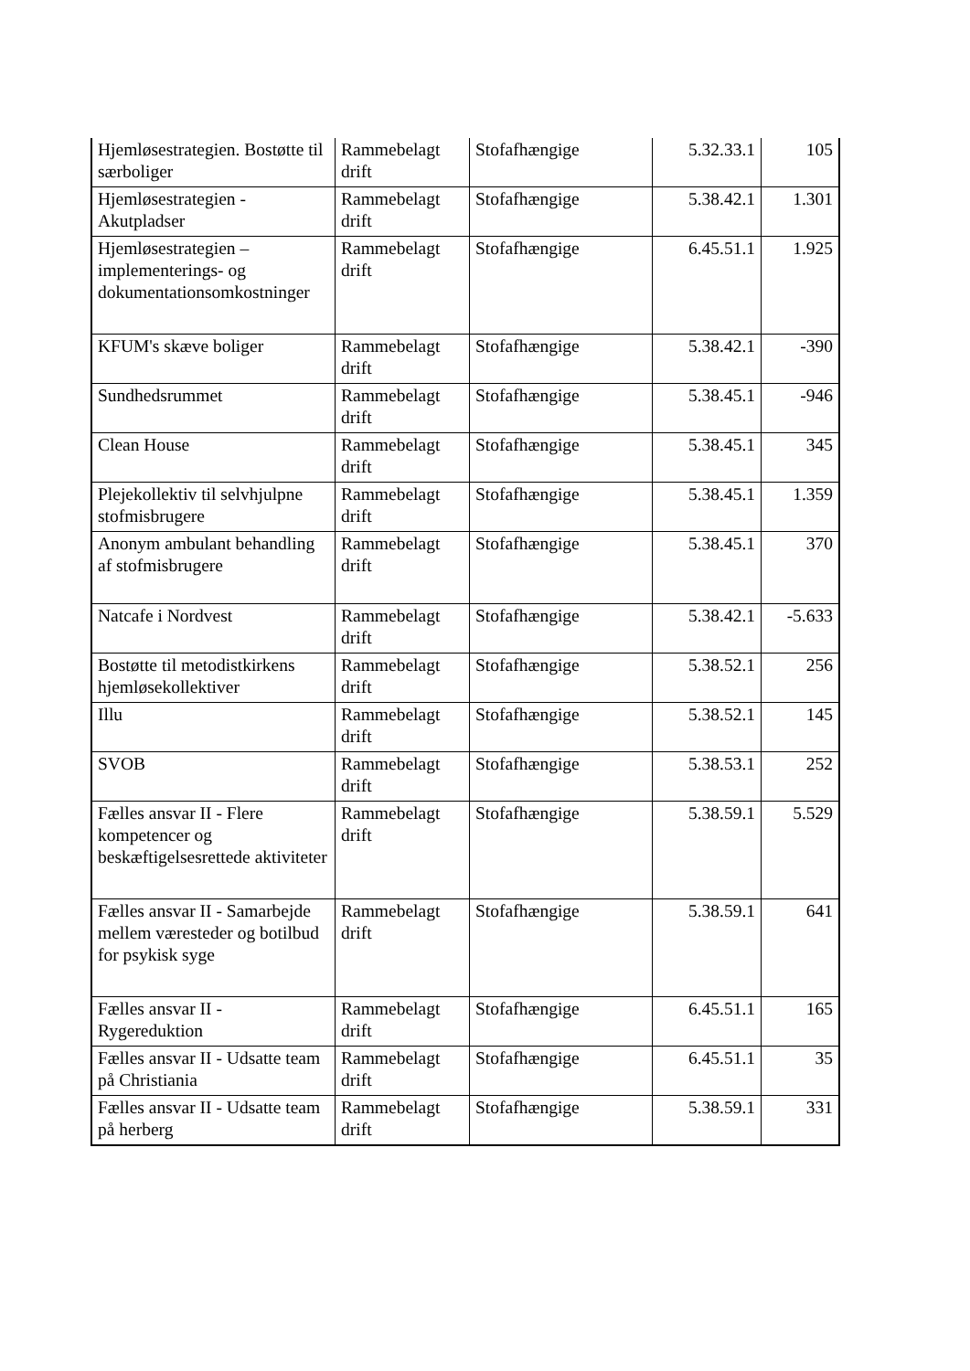| Hjemløsestrategien. Bostøtte til særboliger | Rammebelagt drift | Stofafhængige | 5.32.33.1 | 105 |
| Hjemløsestrategien - Akutpladser | Rammebelagt drift | Stofafhængige | 5.38.42.1 | 1.301 |
| Hjemløsestrategien – implementerings- og dokumentationsomkostninger | Rammebelagt drift | Stofafhængige | 6.45.51.1 | 1.925 |
| KFUM's skæve boliger | Rammebelagt drift | Stofafhængige | 5.38.42.1 | -390 |
| Sundhedsrummet | Rammebelagt drift | Stofafhængige | 5.38.45.1 | -946 |
| Clean House | Rammebelagt drift | Stofafhængige | 5.38.45.1 | 345 |
| Plejekollektiv til selvhjulpne stofmisbrugere | Rammebelagt drift | Stofafhængige | 5.38.45.1 | 1.359 |
| Anonym ambulant behandling af stofmisbrugere | Rammebelagt drift | Stofafhængige | 5.38.45.1 | 370 |
| Natcafe i Nordvest | Rammebelagt drift | Stofafhængige | 5.38.42.1 | -5.633 |
| Bostøtte til metodistkirkens hjemløsekollektiver | Rammebelagt drift | Stofafhængige | 5.38.52.1 | 256 |
| Illu | Rammebelagt drift | Stofafhængige | 5.38.52.1 | 145 |
| SVOB | Rammebelagt drift | Stofafhængige | 5.38.53.1 | 252 |
| Fælles ansvar II - Flere kompetencer og beskæftigelsesrettede aktiviteter | Rammebelagt drift | Stofafhængige | 5.38.59.1 | 5.529 |
| Fælles ansvar II - Samarbejde mellem væresteder og botilbud for psykisk syge | Rammebelagt drift | Stofafhængige | 5.38.59.1 | 641 |
| Fælles ansvar II - Rygereduktion | Rammebelagt drift | Stofafhængige | 6.45.51.1 | 165 |
| Fælles ansvar II - Udsatte team på Christiania | Rammebelagt drift | Stofafhængige | 6.45.51.1 | 35 |
| Fælles ansvar II - Udsatte team på herberg | Rammebelagt drift | Stofafhængige | 5.38.59.1 | 331 |